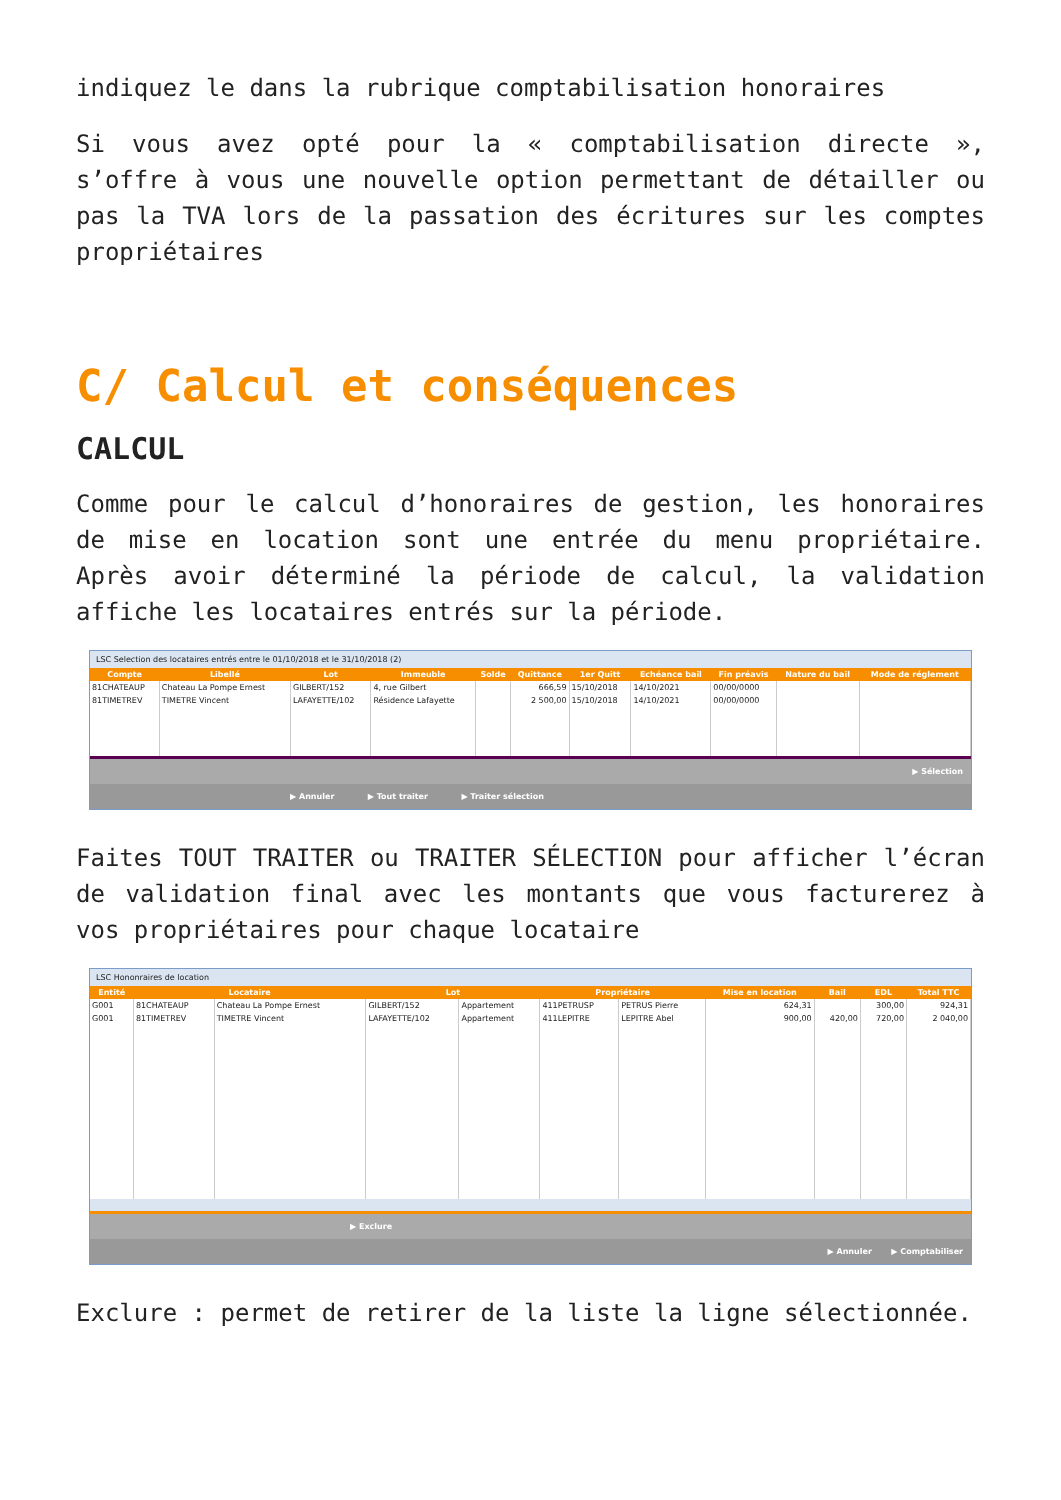indiquez le dans la rubrique comptabilisation honoraires
Si vous avez opté pour la « comptabilisation directe », s’offre à vous une nouvelle option permettant de détailler ou pas la TVA lors de la passation des écritures sur les comptes propriétaires
C/ Calcul et conséquences
CALCUL
Comme pour le calcul d’honoraires de gestion, les honoraires de mise en location sont une entrée du menu propriétaire. Après avoir déterminé la période de calcul, la validation affiche les locataires entrés sur la période.
LSC Selection des locataires entrés entre le 01/10/2018 et le 31/10/2018 (2)
| Compte | Libellé | Lot | Immeuble | Solde | Quittance | 1er Quitt | Echéance bail | Fin préavis | Nature du bail | Mode de réglement |
| --- | --- | --- | --- | --- | --- | --- | --- | --- | --- | --- |
| 81CHATEAUP | Chateau La Pompe Ernest | GILBERT/152 | 4, rue Gilbert | | 666,59 | 15/10/2018 | 14/10/2021 | 00/00/0000 | | |
| 81TIMETREV | TIMETRE Vincent | LAFAYETTE/102 | Résidence Lafayette | | 2 500,00 | 15/10/2018 | 14/10/2021 | 00/00/0000 | | |
▶ Sélection
▶ Annuler ▶ Tout traiter ▶ Traiter sélection
Faites TOUT TRAITER ou TRAITER SÉLECTION pour afficher l’écran de validation final avec les montants que vous facturerez à vos propriétaires pour chaque locataire
LSC Hononraires de location
| Entité | Locataire | | Lot | | Propriétaire | | Mise en location | Bail | EDL | Total TTC |
| --- | --- | --- | --- | --- | --- | --- | --- | --- | --- | --- |
| G001 | 81CHATEAUP | Chateau La Pompe Ernest | GILBERT/152 | Appartement | 411PETRUSP | PETRUS Pierre | 624,31 | | 300,00 | 924,31 |
| G001 | 81TIMETREV | TIMETRE Vincent | LAFAYETTE/102 | Appartement | 411LEPITRE | LEPITRE Abel | 900,00 | 420,00 | 720,00 | 2 040,00 |
▶ Exclure
▶ Annuler ▶ Comptabiliser
Exclure : permet de retirer de la liste la ligne sélectionnée.